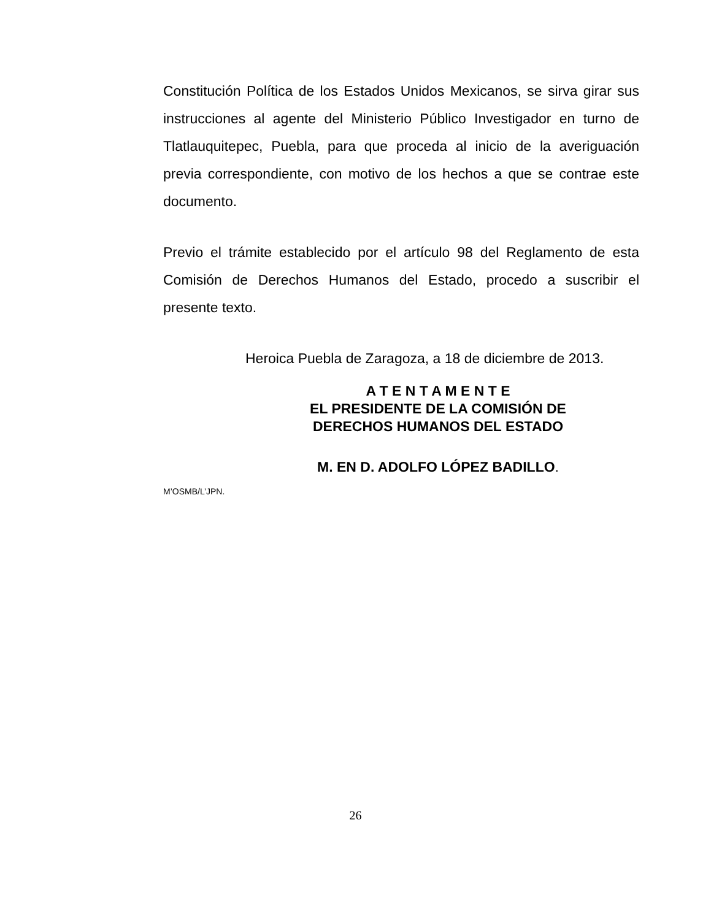Constitución Política de los Estados Unidos Mexicanos, se sirva girar sus instrucciones al agente del Ministerio Público Investigador en turno de Tlatlauquitepec, Puebla, para que proceda al inicio de la averiguación previa correspondiente, con motivo de los hechos a que se contrae este documento.
Previo el trámite establecido por el artículo 98 del Reglamento de esta Comisión de Derechos Humanos del Estado, procedo a suscribir el presente texto.
Heroica Puebla de Zaragoza, a 18 de diciembre de 2013.
A T E N T A M E N T E
EL PRESIDENTE DE LA COMISIÓN DE
DERECHOS HUMANOS DEL ESTADO
M. EN D. ADOLFO LÓPEZ BADILLO.
M’OSMB/L’JPN.
26